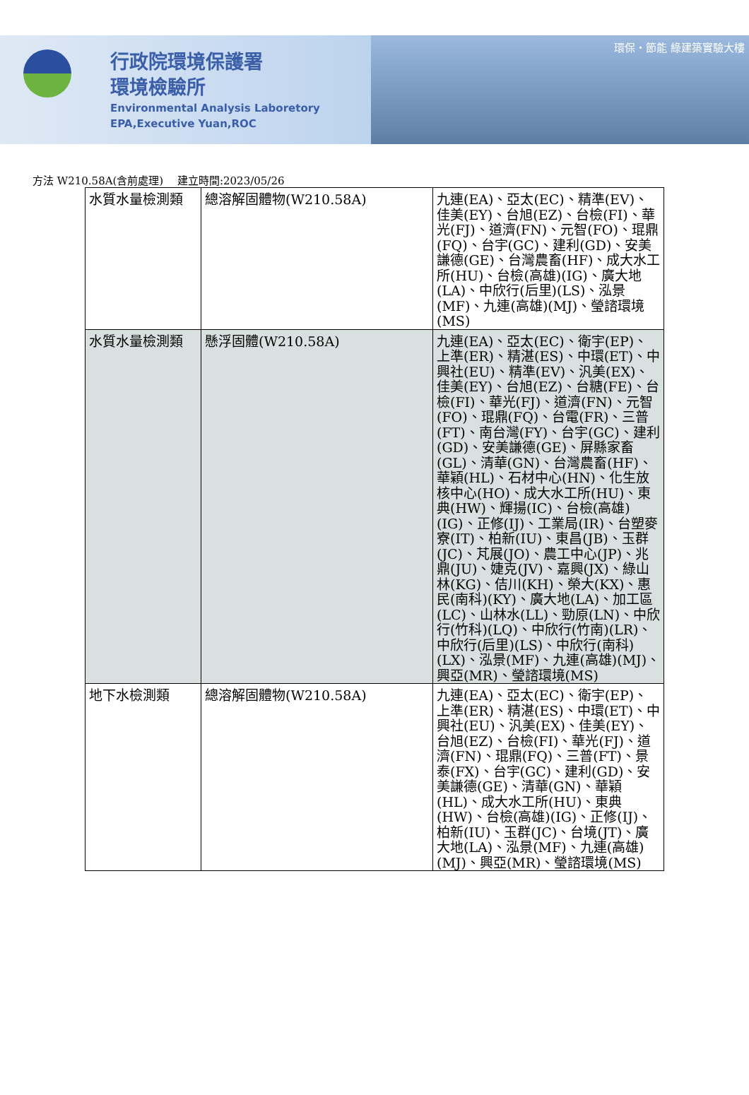行政院環境保護署
環境檢驗所
Environmental Analysis Laboretory
EPA,Executive Yuan,ROC
環保・節能 綠建築實驗大樓
方法 W210.58A(含前處理)　 建立時間:2023/05/26
| 水質水量檢測類 | 總溶解固體物(W210.58A) | 九連(EA)、亞太(EC)、精準(EV)、佳美(EY)、台旭(EZ)、台檢(FI)、華光(FJ)、道濟(FN)、元智(FO)、琨鼎(FQ)、台宇(GC)、建利(GD)、安美謙德(GE)、台灣農畜(HF)、成大水工所(HU)、台檢(高雄)(IG)、廣大地(LA)、中欣行(后里)(LS)、泓景(MF)、九連(高雄)(MJ)、瑩諮環境(MS) |
| 水質水量檢測類 | 懸浮固體(W210.58A) | 九連(EA)、亞太(EC)、衛宇(EP)、上準(ER)、精湛(ES)、中環(ET)、中興社(EU)、精準(EV)、汎美(EX)、佳美(EY)、台旭(EZ)、台糖(FE)、台檢(FI)、華光(FJ)、道濟(FN)、元智(FO)、琨鼎(FQ)、台電(FR)、三普(FT)、南台灣(FY)、台宇(GC)、建利(GD)、安美謙德(GE)、屏縣家畜(GL)、清華(GN)、台灣農畜(HF)、華穎(HL)、石材中心(HN)、化生放核中心(HO)、成大水工所(HU)、東典(HW)、輝揚(IC)、台檢(高雄)(IG)、正修(IJ)、工業局(IR)、台塑麥寮(IT)、柏新(IU)、東昌(JB)、玉群(JC)、芃展(JO)、農工中心(JP)、兆鼎(JU)、婕克(JV)、嘉興(JX)、綠山林(KG)、佶川(KH)、榮大(KX)、惠民(南科)(KY)、廣大地(LA)、加工區(LC)、山林水(LL)、勁原(LN)、中欣行(竹科)(LQ)、中欣行(竹南)(LR)、中欣行(后里)(LS)、中欣行(南科)(LX)、泓景(MF)、九連(高雄)(MJ)、興亞(MR)、瑩諮環境(MS) |
| 地下水檢測類 | 總溶解固體物(W210.58A) | 九連(EA)、亞太(EC)、衛宇(EP)、上準(ER)、精湛(ES)、中環(ET)、中興社(EU)、汎美(EX)、佳美(EY)、台旭(EZ)、台檢(FI)、華光(FJ)、道濟(FN)、琨鼎(FQ)、三普(FT)、景泰(FX)、台宇(GC)、建利(GD)、安美謙德(GE)、清華(GN)、華穎(HL)、成大水工所(HU)、東典(HW)、台檢(高雄)(IG)、正修(IJ)、柏新(IU)、玉群(JC)、台境(JT)、廣大地(LA)、泓景(MF)、九連(高雄)(MJ)、興亞(MR)、瑩諮環境(MS) |